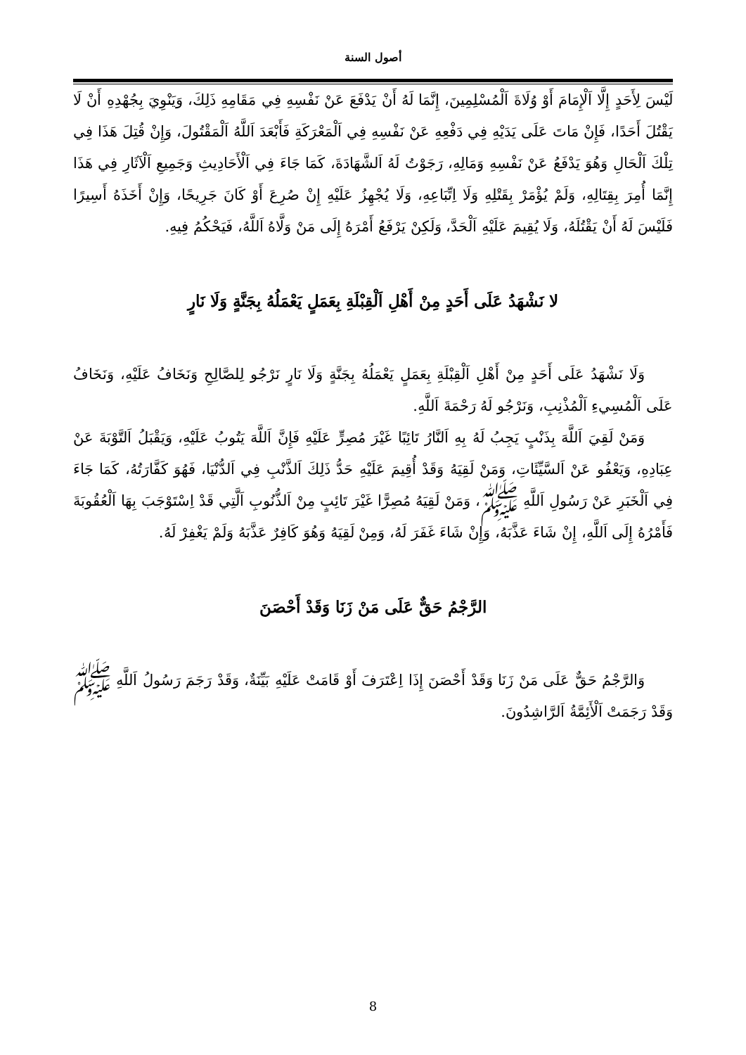أصول السنة
لَيْسَ لِأَحَدٍ إِلَّا اَلْإِمَامَ أَوْ وُلَاةَ اَلْمُسْلِمِينَ، إِنَّمَا لَهُ أَنْ يَدْفَعَ عَنْ نَفْسِهِ فِي مَقَامِهِ ذَلِكَ، وَيَنْوِيَ بِجُهْدِهِ أَنْ لَا يَقْتُلَ أَحَدًا، فَإِنْ مَاتَ عَلَى يَدَيْهِ فِي دَفْعِهِ عَنْ نَفْسِهِ فِي اَلْمَعْرَكَةِ فَأَبْعَدَ اَللَّهُ اَلْمَقْتُولَ، وَإِنْ قُتِلَ هَذَا فِي تِلْكَ اَلْحَالِ وَهُوَ يَدْفَعُ عَنْ نَفْسِهِ وَمَالِهِ، رَجَوْتُ لَهُ اَلشَّهَادَةَ، كَمَا جَاءَ فِي اَلْأَحَادِيثِ وَجَمِيعِ اَلْآثَارِ فِي هَذَا إِنَّمَا أُمِرَ بِقِتَالِهِ، وَلَمْ يُؤْمَرْ بِقَتْلِهِ وَلَا اِتِّبَاعِهِ، وَلَا يُجْهِزُ عَلَيْهِ إِنْ صُرِعَ أَوْ كَانَ جَرِيحًا، وَإِنْ أَخَذَهُ أَسِيرًا فَلَيْسَ لَهُ أَنْ يَقْتُلَهُ، وَلَا يُقِيمَ عَلَيْهِ اَلْحَدَّ، وَلَكِنْ يَرْفَعُ أَمْرَهُ إِلَى مَنْ وَلَّاهُ اَللَّهُ، فَيَحْكُمُ فِيهِ.
لا نَشْهَدُ عَلَى أَحَدٍ مِنْ أَهْلِ اَلْقِبْلَةِ بِعَمَلٍ يَعْمَلُهُ بِجَنَّةٍ وَلَا نَارٍ
وَلَا نَشْهَدُ عَلَى أَحَدٍ مِنْ أَهْلِ اَلْقِبْلَةِ بِعَمَلٍ يَعْمَلُهُ بِجَنَّةٍ وَلَا نَارٍ نَرْجُو لِلصَّالِحِ وَنَخَافُ عَلَيْهِ، وَنَخَافُ عَلَى اَلْمُسِيءِ اَلْمُذْنِبِ، وَنَرْجُو لَهُ رَحْمَةَ اَللَّهِ.
وَمَنْ لَقِيَ اَللَّهَ بِذَنْبٍ يَجِبُ لَهُ بِهِ اَلنَّارُ تَائِبًا غَيْرَ مُصِرٍّ عَلَيْهِ فَإِنَّ اَللَّهَ يَتُوبُ عَلَيْهِ، وَيَقْبَلُ اَلتَّوْبَةَ عَنْ عِبَادِهِ، وَيَعْفُو عَنْ اَلسَّيِّئَاتِ، وَمَنْ لَقِيَهُ وَقَدْ أُقِيمَ عَلَيْهِ حَدُّ ذَلِكَ اَلذَّنْبِ فِي اَلدُّنْيَا، فَهُوَ كَفَّارَتُهُ، كَمَا جَاءَ فِي اَلْخَبَرِ عَنْ رَسُولِ اَللَّهِ ﷺ، وَمَنْ لَقِيَهُ مُصِرًّا غَيْرَ تَائِبٍ مِنْ اَلذُّنُوبِ اَلَّتِي قَدْ اِسْتَوْجَبَ بِهَا اَلْعُقُوبَةَ فَأَمْرُهُ إِلَى اَللَّهِ، إِنْ شَاءَ عَذَّبَهُ، وَإِنْ شَاءَ غَفَرَ لَهُ، وَمِنْ لَقِيَهُ وَهُوَ كَافِرٌ عَذَّبَهُ وَلَمْ يَغْفِرْ لَهُ.
الرَّجْمُ حَقٌّ عَلَى مَنْ زَنَا وَقَدْ أَحْصَنَ
وَالرَّجْمُ حَقٌّ عَلَى مَنْ زَنَا وَقَدْ أَحْصَنَ إِذَا اِعْتَرَفَ أَوْ قَامَتْ عَلَيْهِ بَيِّنَةٌ، وَقَدْ رَجَمَ رَسُولُ اَللَّهِ ﷺ وَقَدْ رَجَمَتْ اَلْأَئِمَّةُ اَلرَّاشِدُونَ.
8